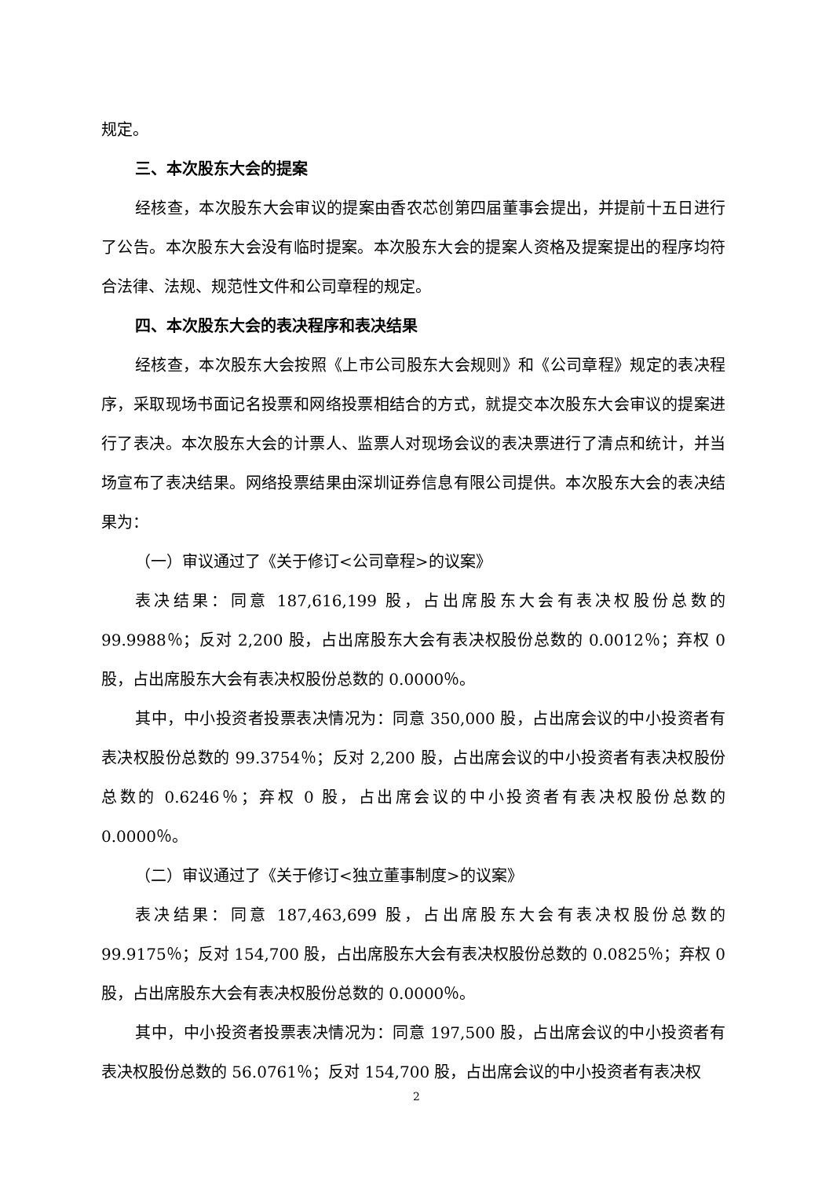规定。
三、本次股东大会的提案
经核查，本次股东大会审议的提案由香农芯创第四届董事会提出，并提前十五日进行了公告。本次股东大会没有临时提案。本次股东大会的提案人资格及提案提出的程序均符合法律、法规、规范性文件和公司章程的规定。
四、本次股东大会的表决程序和表决结果
经核查，本次股东大会按照《上市公司股东大会规则》和《公司章程》规定的表决程序，采取现场书面记名投票和网络投票相结合的方式，就提交本次股东大会审议的提案进行了表决。本次股东大会的计票人、监票人对现场会议的表决票进行了清点和统计，并当场宣布了表决结果。网络投票结果由深圳证券信息有限公司提供。本次股东大会的表决结果为：
（一）审议通过了《关于修订<公司章程>的议案》
表决结果：同意 187,616,199 股，占出席股东大会有表决权股份总数的 99.9988％；反对 2,200 股，占出席股东大会有表决权股份总数的 0.0012％；弃权 0 股，占出席股东大会有表决权股份总数的 0.0000％。
其中，中小投资者投票表决情况为：同意 350,000 股，占出席会议的中小投资者有表决权股份总数的 99.3754％；反对 2,200 股，占出席会议的中小投资者有表决权股份总数的 0.6246％；弃权 0 股，占出席会议的中小投资者有表决权股份总数的 0.0000％。
（二）审议通过了《关于修订<独立董事制度>的议案》
表决结果：同意 187,463,699 股，占出席股东大会有表决权股份总数的 99.9175％；反对 154,700 股，占出席股东大会有表决权股份总数的 0.0825％；弃权 0 股，占出席股东大会有表决权股份总数的 0.0000％。
其中，中小投资者投票表决情况为：同意 197,500 股，占出席会议的中小投资者有表决权股份总数的 56.0761％；反对 154,700 股，占出席会议的中小投资者有表决权
2